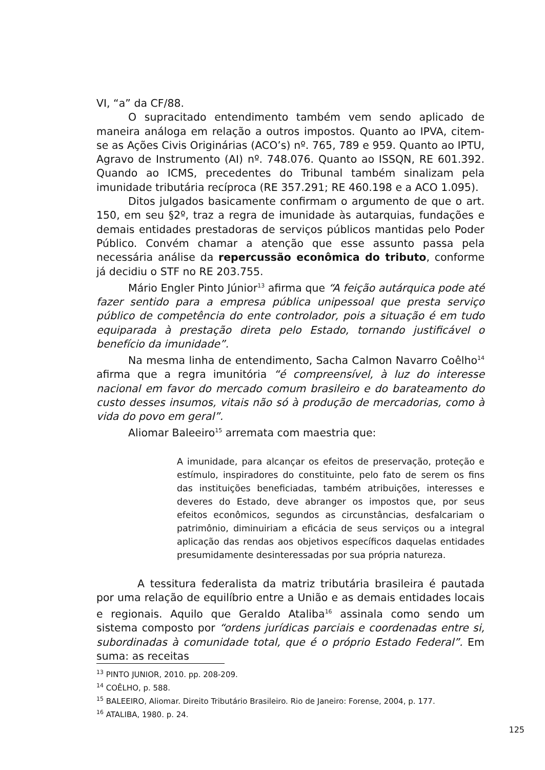VI, “a” da CF/88.
O supracitado entendimento também vem sendo aplicado de maneira análoga em relação a outros impostos. Quanto ao IPVA, citem-se as Ações Civis Originárias (ACO’s) nº. 765, 789 e 959. Quanto ao IPTU, Agravo de Instrumento (AI) nº. 748.076. Quanto ao ISSQN, RE 601.392. Quando ao ICMS, precedentes do Tribunal também sinalizam pela imunidade tributária recíproca (RE 357.291; RE 460.198 e a ACO 1.095).
Ditos julgados basicamente confirmam o argumento de que o art. 150, em seu §2º, traz a regra de imunidade às autarquias, fundações e demais entidades prestadoras de serviços públicos mantidas pelo Poder Público. Convém chamar a atenção que esse assunto passa pela necessária análise da repercussão econômica do tributo, conforme já decidiu o STF no RE 203.755.
Mário Engler Pinto Júnior<sup>13</sup> afirma que “A feição autárquica pode até fazer sentido para a empresa pública unipessoal que presta serviço público de competência do ente controlador, pois a situação é em tudo equiparada à prestação direta pelo Estado, tornando justificável o benefício da imunidade”.
Na mesma linha de entendimento, Sacha Calmon Navarro Coêlho<sup>14</sup> afirma que a regra imunitória “é compreensível, à luz do interesse nacional em favor do mercado comum brasileiro e do barateamento do custo desses insumos, vitais não só à produção de mercadorias, como à vida do povo em geral”.
Aliomar Baleeiro<sup>15</sup> arremata com maestria que:
A imunidade, para alcançar os efeitos de preservação, proteção e estímulo, inspiradores do constituinte, pelo fato de serem os fins das instituições beneficiadas, também atribuições, interesses e deveres do Estado, deve abranger os impostos que, por seus efeitos econômicos, segundos as circunstâncias, desfalcariam o patrimônio, diminuiriam a eficácia de seus serviços ou a integral aplicação das rendas aos objetivos específicos daquelas entidades presumidamente desinteressadas por sua própria natureza.
A tessitura federalista da matriz tributária brasileira é pautada por uma relação de equilíbrio entre a União e as demais entidades locais e regionais. Aquilo que Geraldo Ataliba<sup>16</sup> assinala como sendo um sistema composto por “ordens jurídicas parciais e coordenadas entre si, subordinadas à comunidade total, que é o próprio Estado Federal”. Em suma: as receitas
<sup>13</sup> PINTO JUNIOR, 2010. pp. 208-209.
<sup>14</sup> COÊLHO, p. 588.
<sup>15</sup> BALEEIRO, Aliomar. Direito Tributário Brasileiro. Rio de Janeiro: Forense, 2004, p. 177.
<sup>16</sup> ATALIBA, 1980. p. 24.
125